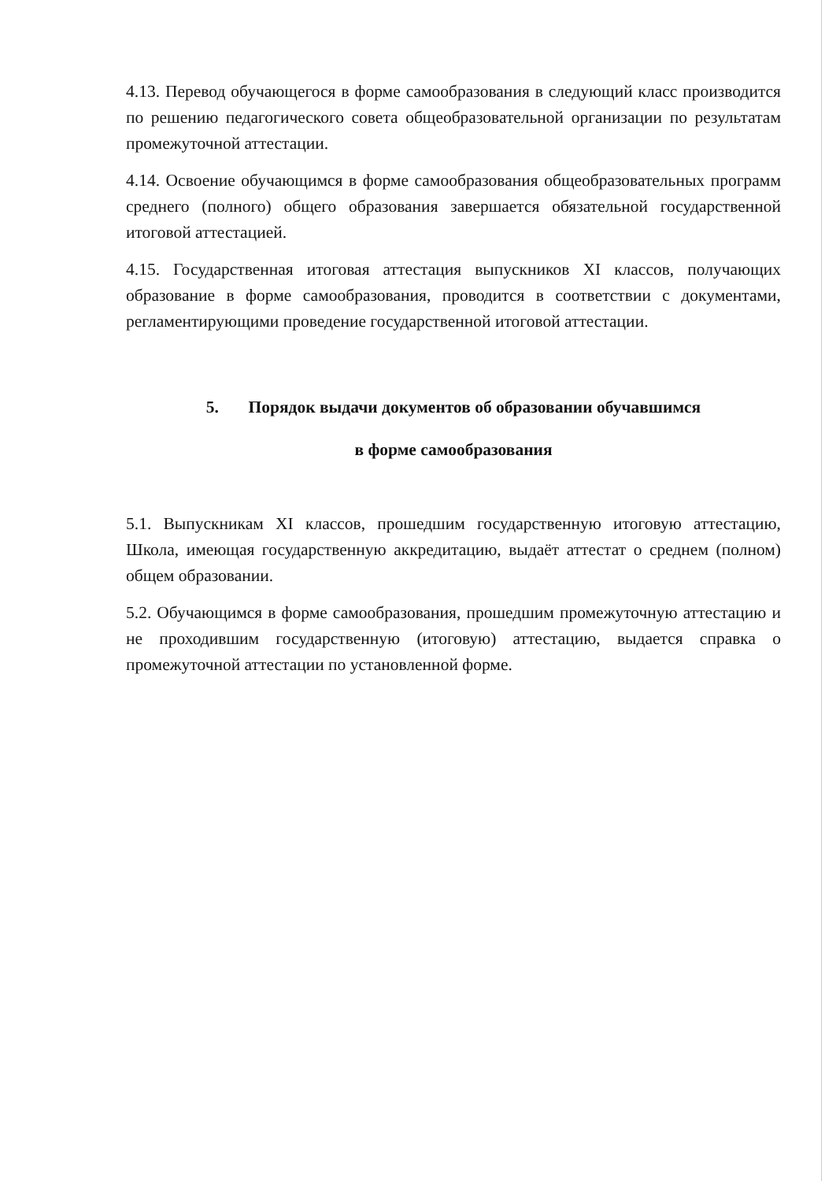4.13. Перевод обучающегося в форме самообразования в следующий класс производится по решению педагогического совета общеобразовательной организации по результатам промежуточной аттестации.
4.14. Освоение обучающимся в форме самообразования общеобразовательных программ среднего (полного) общего образования завершается обязательной государственной итоговой аттестацией.
4.15. Государственная итоговая аттестация выпускников XI классов, получающих образование в форме самообразования, проводится в соответствии с документами, регламентирующими проведение государственной итоговой аттестации.
5. Порядок выдачи документов об образовании обучавшимся
в форме самообразования
5.1. Выпускникам XI классов, прошедшим государственную итоговую аттестацию, Школа, имеющая государственную аккредитацию, выдаёт аттестат о среднем (полном) общем образовании.
5.2. Обучающимся в форме самообразования, прошедшим промежуточную аттестацию и не проходившим государственную (итоговую) аттестацию, выдается справка о промежуточной аттестации по установленной форме.